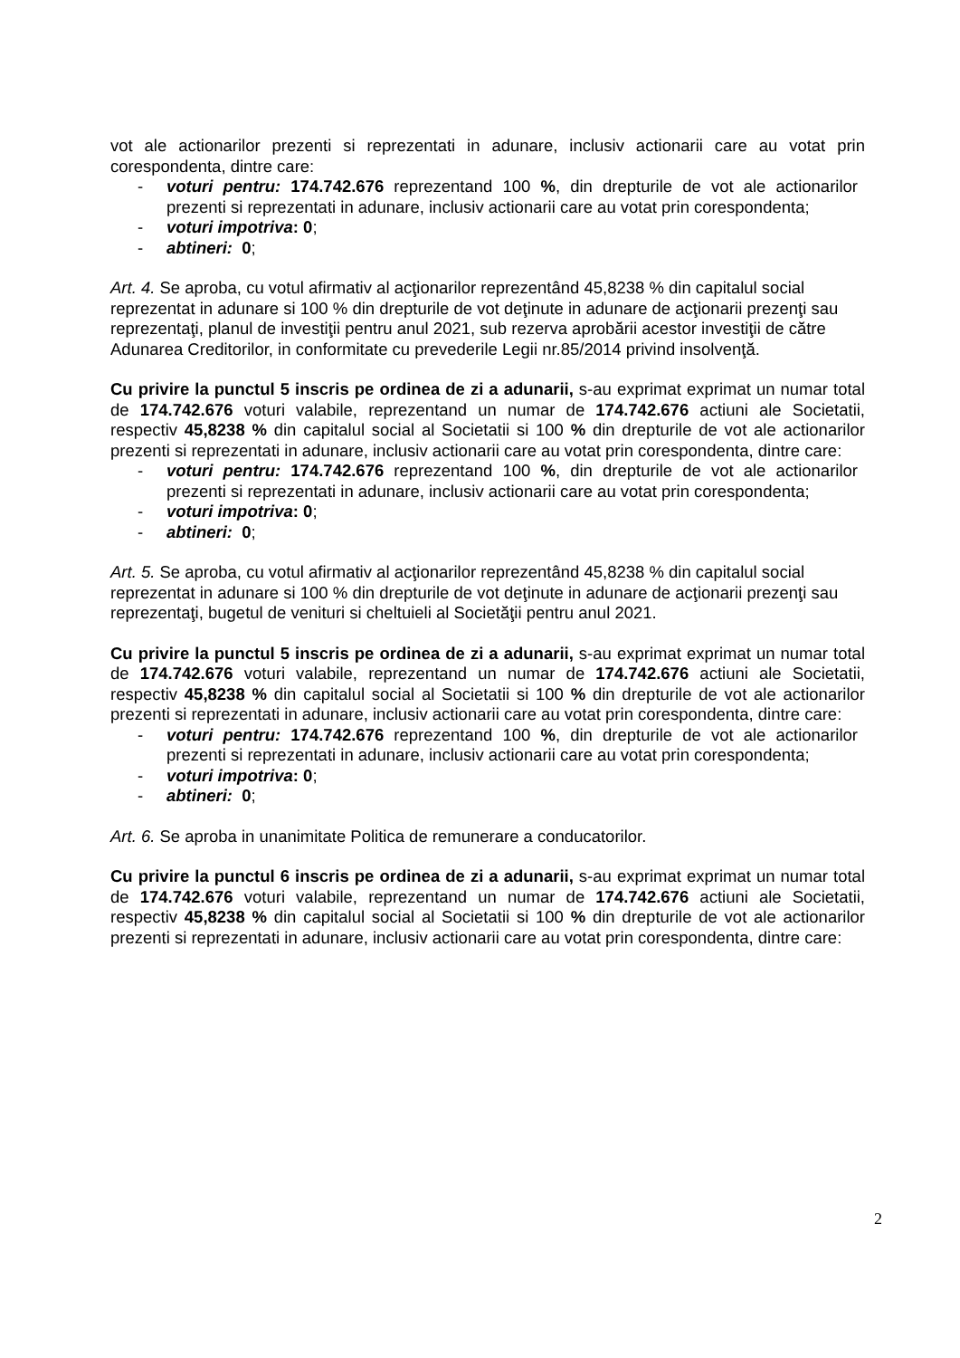vot ale actionarilor prezenti si reprezentati in adunare, inclusiv actionarii care au votat prin corespondenta, dintre care:
- voturi pentru: 174.742.676 reprezentand 100 %, din drepturile de vot ale actionarilor prezenti si reprezentati in adunare, inclusiv actionarii care au votat prin corespondenta;
- voturi impotriva: 0;
- abtineri: 0;
Art. 4. Se aproba, cu votul afirmativ al acţionarilor reprezentând 45,8238 % din capitalul social reprezentat in adunare si 100 % din drepturile de vot deţinute in adunare de acţionarii prezenţi sau reprezentaţi, planul de investiţii pentru anul 2021, sub rezerva aprobării acestor investiţii de către Adunarea Creditorilor, in conformitate cu prevederile Legii nr.85/2014 privind insolvenţă.
Cu privire la punctul 5 inscris pe ordinea de zi a adunarii, s-au exprimat exprimat un numar total de 174.742.676 voturi valabile, reprezentand un numar de 174.742.676 actiuni ale Societatii, respectiv 45,8238 % din capitalul social al Societatii si 100 % din drepturile de vot ale actionarilor prezenti si reprezentati in adunare, inclusiv actionarii care au votat prin corespondenta, dintre care:
- voturi pentru: 174.742.676 reprezentand 100 %, din drepturile de vot ale actionarilor prezenti si reprezentati in adunare, inclusiv actionarii care au votat prin corespondenta;
- voturi impotriva: 0;
- abtineri: 0;
Art. 5. Se aproba, cu votul afirmativ al acţionarilor reprezentând 45,8238 % din capitalul social reprezentat in adunare si 100 % din drepturile de vot deţinute in adunare de acţionarii prezenţi sau reprezentaţi, bugetul de venituri si cheltuieli al Societăţii pentru anul 2021.
Cu privire la punctul 5 inscris pe ordinea de zi a adunarii, s-au exprimat exprimat un numar total de 174.742.676 voturi valabile, reprezentand un numar de 174.742.676 actiuni ale Societatii, respectiv 45,8238 % din capitalul social al Societatii si 100 % din drepturile de vot ale actionarilor prezenti si reprezentati in adunare, inclusiv actionarii care au votat prin corespondenta, dintre care:
- voturi pentru: 174.742.676 reprezentand 100 %, din drepturile de vot ale actionarilor prezenti si reprezentati in adunare, inclusiv actionarii care au votat prin corespondenta;
- voturi impotriva: 0;
- abtineri: 0;
Art. 6. Se aproba in unanimitate Politica de remunerare a conducatorilor.
Cu privire la punctul 6 inscris pe ordinea de zi a adunarii, s-au exprimat exprimat un numar total de 174.742.676 voturi valabile, reprezentand un numar de 174.742.676 actiuni ale Societatii, respectiv 45,8238 % din capitalul social al Societatii si 100 % din drepturile de vot ale actionarilor prezenti si reprezentati in adunare, inclusiv actionarii care au votat prin corespondenta, dintre care:
2